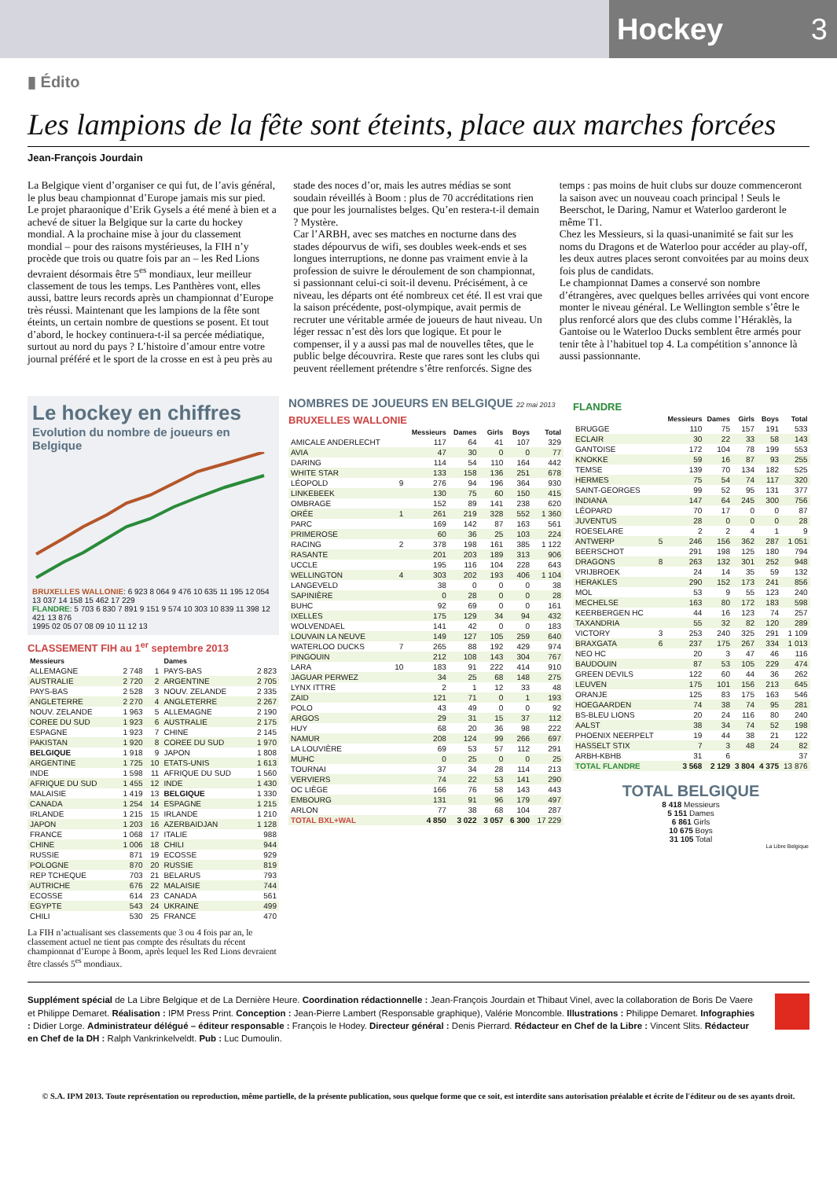Hockey 3
▮ Édito
Les lampions de la fête sont éteints, place aux marches forcées
Jean-François Jourdain
La Belgique vient d’organiser ce qui fut, de l’avis général, le plus beau championnat d’Europe jamais mis sur pied. Le projet pharaonique d’Erik Gysels a été mené à bien et a achevé de situer la Belgique sur la carte du hockey mondial. A la prochaine mise à jour du classement mondial – pour des raisons mystérieuses, la FIH n’y procède que trois ou quatre fois par an – les Red Lions devraient désormais être 5<sup>es</sup> mondiaux, leur meilleur classement de tous les temps. Les Panthères vont, elles aussi, battre leurs records après un championnat d’Europe très réussi. Maintenant que les lampions de la fête sont éteints, un certain nombre de questions se posent. Et tout d’abord, le hockey continuera-t-il sa percée médiatique, surtout au nord du pays ? L’histoire d’amour entre votre journal préféré et le sport de la crosse en est à peu près au stade des noces d’or, mais les autres médias se sont soudain réveillés à Boom : plus de 70 accréditations rien que pour les journalistes belges. Qu’en restera-t-il demain ? Mystère.
Car l’ARBH, avec ses matches en nocturne dans des stades dépourvus de wifi, ses doubles week-ends et ses longues interruptions, ne donne pas vraiment envie à la profession de suivre le déroulement de son championnat, si passionnant celui-ci soit-il devenu. Précisément, à ce niveau, les départs ont été nombreux cet été. Il est vrai que la saison précédente, post-olympique, avait permis de recruter une véritable armée de joueurs de haut niveau. Un léger ressac n’est dès lors que logique. Et pour le compenser, il y a aussi pas mal de nouvelles têtes, que le public belge découvrira. Reste que rares sont les clubs qui peuvent réellement prétendre s’être renforcés. Signe des temps : pas moins de huit clubs sur douze commenceront la saison avec un nouveau coach principal ! Seuls le Beerschot, le Daring, Namur et Waterloo garderont le même T1.
Chez les Messieurs, si la quasi-unanimité se fait sur les noms du Dragons et de Waterloo pour accéder au play-off, les deux autres places seront convoitées par au moins deux fois plus de candidats.
Le championnat Dames a conservé son nombre d’étrangères, avec quelques belles arrivées qui vont encore monter le niveau général. Le Wellington semble s’être le plus renforcé alors que des clubs comme l’Héraklès, la Gantoise ou le Waterloo Ducks semblent être armés pour tenir tête à l’habituel top 4. La compétition s’annonce là aussi passionnante.
Le hockey en chiffres
Evolution du nombre de joueurs en Belgique
BRUXELLES WALLONIE: 6 923 8 064 9 476 10 635 11 195 12 054 13 037 14 158 15 462 17 229
FLANDRE: 5 703 6 830 7 891 9 151 9 574 10 303 10 839 11 398 12 421 13 876
1995 02 05 07 08 09 10 11 12 13
CLASSEMENT FIH au 1<sup>er</sup> septembre 2013
| Messieurs | | | Dames | |
| --- | --- | --- | --- | --- |
| ALLEMAGNE | 2 748 | 1 | PAYS-BAS | 2 823 |
| AUSTRALIE | 2 720 | 2 | ARGENTINE | 2 705 |
| PAYS-BAS | 2 528 | 3 | NOUV. ZELANDE | 2 335 |
| ANGLETERRE | 2 270 | 4 | ANGLETERRE | 2 267 |
| NOUV. ZELANDE | 1 963 | 5 | ALLEMAGNE | 2 190 |
| COREE DU SUD | 1 923 | 6 | AUSTRALIE | 2 175 |
| ESPAGNE | 1 923 | 7 | CHINE | 2 145 |
| PAKISTAN | 1 920 | 8 | COREE DU SUD | 1 970 |
| BELGIQUE | 1 918 | 9 | JAPON | 1 808 |
| ARGENTINE | 1 725 | 10 | ETATS-UNIS | 1 613 |
| INDE | 1 598 | 11 | AFRIQUE DU SUD | 1 560 |
| AFRIQUE DU SUD | 1 455 | 12 | INDE | 1 430 |
| MALAISIE | 1 419 | 13 | BELGIQUE | 1 330 |
| CANADA | 1 254 | 14 | ESPAGNE | 1 215 |
| IRLANDE | 1 215 | 15 | IRLANDE | 1 210 |
| JAPON | 1 203 | 16 | AZERBAIDJAN | 1 128 |
| FRANCE | 1 068 | 17 | ITALIE | 988 |
| CHINE | 1 006 | 18 | CHILI | 944 |
| RUSSIE | 871 | 19 | ECOSSE | 929 |
| POLOGNE | 870 | 20 | RUSSIE | 819 |
| REP TCHEQUE | 703 | 21 | BELARUS | 793 |
| AUTRICHE | 676 | 22 | MALAISIE | 744 |
| ECOSSE | 614 | 23 | CANADA | 561 |
| EGYPTE | 543 | 24 | UKRAINE | 499 |
| CHILI | 530 | 25 | FRANCE | 470 |
La FIH n’actualisant ses classements que 3 ou 4 fois par an, le classement actuel ne tient pas compte des résultats du récent championnat d’Europe à Boom, après lequel les Red Lions devraient être classés 5<sup>es</sup> mondiaux.
NOMBRES DE JOUEURS EN BELGIQUE 22 mai 2013
BRUXELLES WALLONIE
| | | Messieurs | Dames | Girls | Boys | Total |
| --- | --- | --- | --- | --- | --- | --- |
| AMICALE ANDERLECHT | | 117 | 64 | 41 | 107 | 329 |
| AVIA | | 47 | 30 | 0 | 0 | 77 |
| DARING | | 114 | 54 | 110 | 164 | 442 |
| WHITE STAR | | 133 | 158 | 136 | 251 | 678 |
| LÉOPOLD | 9 | 276 | 94 | 196 | 364 | 930 |
| LINKEBEEK | | 130 | 75 | 60 | 150 | 415 |
| OMBRAGE | | 152 | 89 | 141 | 238 | 620 |
| ORÉE | 1 | 261 | 219 | 328 | 552 | 1 360 |
| PARC | | 169 | 142 | 87 | 163 | 561 |
| PRIMEROSE | | 60 | 36 | 25 | 103 | 224 |
| RACING | 2 | 378 | 198 | 161 | 385 | 1 122 |
| RASANTE | | 201 | 203 | 189 | 313 | 906 |
| UCCLE | | 195 | 116 | 104 | 228 | 643 |
| WELLINGTON | 4 | 303 | 202 | 193 | 406 | 1 104 |
| LANGEVELD | | 38 | 0 | 0 | 0 | 38 |
| SAPINIÈRE | | 0 | 28 | 0 | 0 | 28 |
| BUHC | | 92 | 69 | 0 | 0 | 161 |
| IXELLES | | 175 | 129 | 34 | 94 | 432 |
| WOLVENDAEL | | 141 | 42 | 0 | 0 | 183 |
| LOUVAIN LA NEUVE | | 149 | 127 | 105 | 259 | 640 |
| WATERLOO DUCKS | 7 | 265 | 88 | 192 | 429 | 974 |
| PINGOUIN | | 212 | 108 | 143 | 304 | 767 |
| LARA | 10 | 183 | 91 | 222 | 414 | 910 |
| JAGUAR PERWEZ | | 34 | 25 | 68 | 148 | 275 |
| LYNX ITTRE | | 2 | 1 | 12 | 33 | 48 |
| ZAID | | 121 | 71 | 0 | 1 | 193 |
| POLO | | 43 | 49 | 0 | 0 | 92 |
| ARGOS | | 29 | 31 | 15 | 37 | 112 |
| HUY | | 68 | 20 | 36 | 98 | 222 |
| NAMUR | | 208 | 124 | 99 | 266 | 697 |
| LA LOUVIÈRE | | 69 | 53 | 57 | 112 | 291 |
| MUHC | | 0 | 25 | 0 | 0 | 25 |
| TOURNAI | | 37 | 34 | 28 | 114 | 213 |
| VERVIERS | | 74 | 22 | 53 | 141 | 290 |
| OC LIÈGE | | 166 | 76 | 58 | 143 | 443 |
| EMBOURG | | 131 | 91 | 96 | 179 | 497 |
| ARLON | | 77 | 38 | 68 | 104 | 287 |
| TOTAL BXL+WAL | | 4 850 | 3 022 | 3 057 | 6 300 | 17 229 |
FLANDRE
| | | Messieurs | Dames | Girls | Boys | Total |
| --- | --- | --- | --- | --- | --- | --- |
| BRUGGE | | 110 | 75 | 157 | 191 | 533 |
| ECLAIR | | 30 | 22 | 33 | 58 | 143 |
| GANTOISE | | 172 | 104 | 78 | 199 | 553 |
| KNOKKE | | 59 | 16 | 87 | 93 | 255 |
| TEMSE | | 139 | 70 | 134 | 182 | 525 |
| HERMES | | 75 | 54 | 74 | 117 | 320 |
| SAINT-GEORGES | | 99 | 52 | 95 | 131 | 377 |
| INDIANA | | 147 | 64 | 245 | 300 | 756 |
| LÉOPARD | | 70 | 17 | 0 | 0 | 87 |
| JUVENTUS | | 28 | 0 | 0 | 0 | 28 |
| ROESELARE | | 2 | 2 | 4 | 1 | 9 |
| ANTWERP | 5 | 246 | 156 | 362 | 287 | 1 051 |
| BEERSCHOT | | 291 | 198 | 125 | 180 | 794 |
| DRAGONS | 8 | 263 | 132 | 301 | 252 | 948 |
| VRIJBROEK | | 24 | 14 | 35 | 59 | 132 |
| HERAKLES | | 290 | 152 | 173 | 241 | 856 |
| MOL | | 53 | 9 | 55 | 123 | 240 |
| MECHELSE | | 163 | 80 | 172 | 183 | 598 |
| KEERBERGEN HC | | 44 | 16 | 123 | 74 | 257 |
| TAXANDRIA | | 55 | 32 | 82 | 120 | 289 |
| VICTORY | 3 | 253 | 240 | 325 | 291 | 1 109 |
| BRAXGATA | 6 | 237 | 175 | 267 | 334 | 1 013 |
| NEO HC | | 20 | 3 | 47 | 46 | 116 |
| BAUDOUIN | | 87 | 53 | 105 | 229 | 474 |
| GREEN DEVILS | | 122 | 60 | 44 | 36 | 262 |
| LEUVEN | | 175 | 101 | 156 | 213 | 645 |
| ORANJE | | 125 | 83 | 175 | 163 | 546 |
| HOEGAARDEN | | 74 | 38 | 74 | 95 | 281 |
| BS-BLEU LIONS | | 20 | 24 | 116 | 80 | 240 |
| AALST | | 38 | 34 | 74 | 52 | 198 |
| PHOENIX NEERPELT | | 19 | 44 | 38 | 21 | 122 |
| HASSELT STIX | | 7 | 3 | 48 | 24 | 82 |
| ARBH-KBHB | | 31 | 6 | | | 37 |
| TOTAL FLANDRE | | 3 568 | 2 129 | 3 804 | 4 375 | 13 876 |
TOTAL BELGIQUE
8 418 Messieurs
5 151 Dames
6 861 Girls
10 675 Boys
31 105 Total
La Libre Belgique
Supplément spécial de La Libre Belgique et de La Dernière Heure. Coordination rédactionnelle : Jean-François Jourdain et Thibaut Vinel, avec la collaboration de Boris De Vaere et Philippe Demaret. Réalisation : IPM Press Print. Conception : Jean-Pierre Lambert (Responsable graphique), Valérie Moncomble. Illustrations : Philippe Demaret. Infographies : Didier Lorge. Administrateur délégué – éditeur responsable : François le Hodey. Directeur général : Denis Pierrard. Rédacteur en Chef de la Libre : Vincent Slits. Rédacteur en Chef de la DH : Ralph Vankrinkelveldt. Pub : Luc Dumoulin.
© S.A. IPM 2013. Toute représentation ou reproduction, même partielle, de la présente publication, sous quelque forme que ce soit, est interdite sans autorisation préalable et écrite de l'éditeur ou de ses ayants droit.